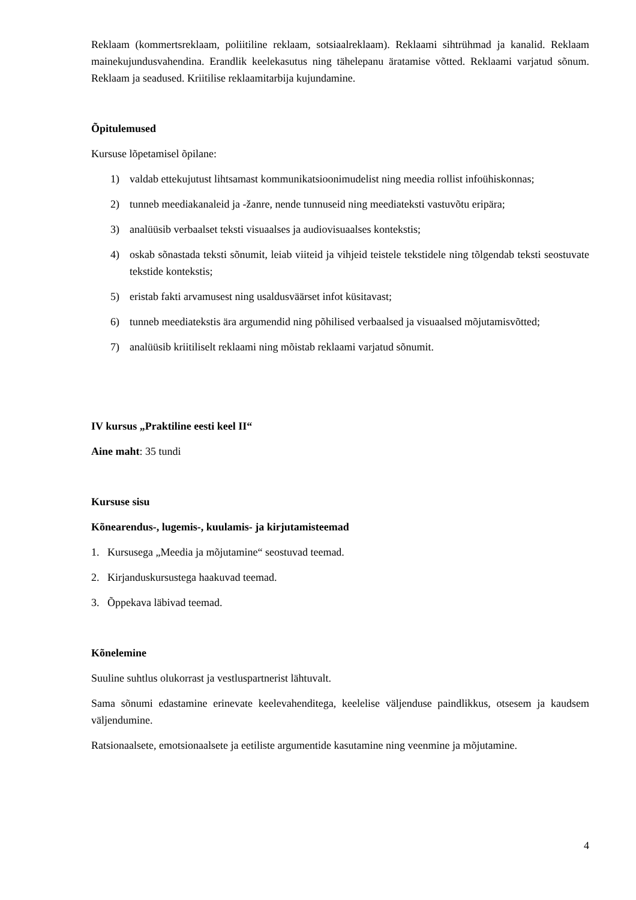Reklaam (kommertsreklaam, poliitiline reklaam, sotsiaalreklaam). Reklaami sihtrühmad ja kanalid. Reklaam mainekujundusvahendina. Erandlik keelekasutus ning tähelepanu äratamise võtted. Reklaami varjatud sõnum. Reklaam ja seadused. Kriitilise reklaamitarbija kujundamine.
Õpitulemused
Kursuse lõpetamisel õpilane:
1) valdab ettekujutust lihtsamast kommunikatsioonimudelist ning meedia rollist infoühiskonnas;
2) tunneb meediakanaleid ja -žanre, nende tunnuseid ning meediateksti vastuvõtu eripära;
3) analüüsib verbaalset teksti visuaalses ja audiovisuaalses kontekstis;
4) oskab sõnastada teksti sõnumit, leiab viiteid ja vihjeid teistele tekstidele ning tõlgendab teksti seostuvate tekstide kontekstis;
5) eristab fakti arvamusest ning usaldusväärset infot küsitavast;
6) tunneb meediatekstis ära argumendid ning põhilised verbaalsed ja visuaalsed mõjutamisvõtted;
7) analüüsib kriitiliselt reklaami ning mõistab reklaami varjatud sõnumit.
IV kursus „Praktiline eesti keel II“
Aine maht: 35 tundi
Kursuse sisu
Kõnearendus-, lugemis-, kuulamis- ja kirjutamisteemad
1. Kursusega „Meedia ja mõjutamine“ seostuvad teemad.
2. Kirjanduskursustega haakuvad teemad.
3. Õppekava läbivad teemad.
Kõnelemine
Suuline suhtlus olukorrast ja vestluspartnerist lähtuvalt.
Sama sõnumi edastamine erinevate keelevahenditega, keelelise väljenduse paindlikkus, otsesem ja kaudsem väljendumine.
Ratsionaalsete, emotsionaalsete ja eetiliste argumentide kasutamine ning veenmine ja mõjutamine.
4